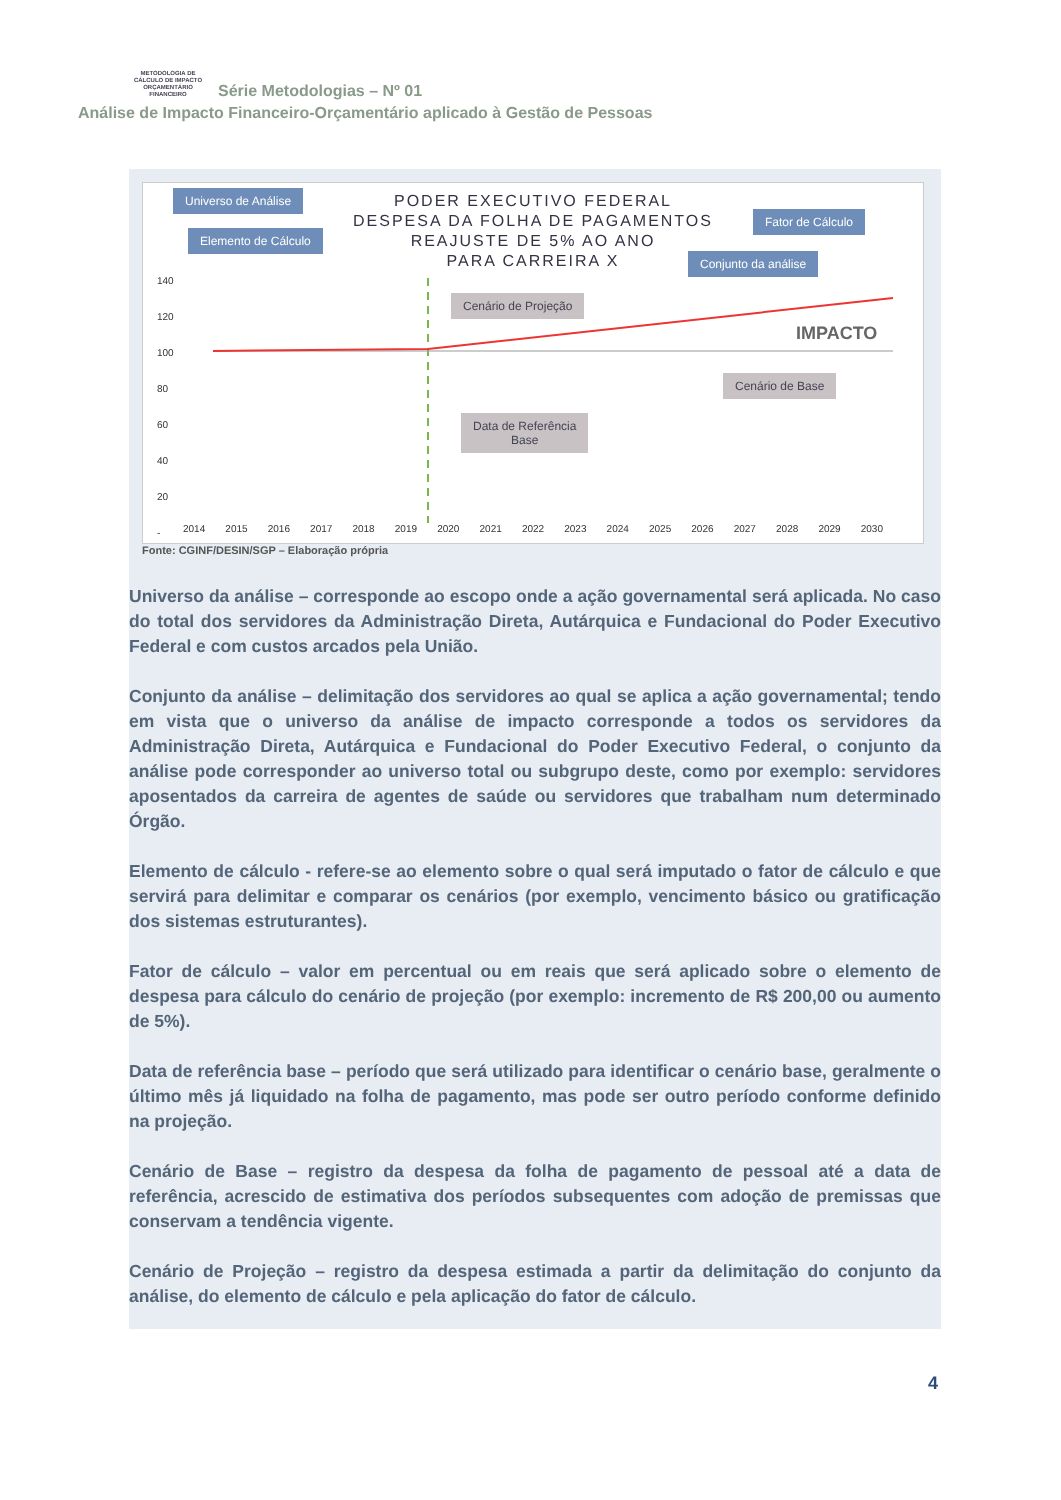METODOLOGIA DE CÁLCULO DE IMPACTO ORÇAMENTÁRIO FINANCEIRO Série Metodologias – Nº 01
Análise de Impacto Financeiro-Orçamentário aplicado à Gestão de Pessoas
PODER EXECUTIVO FEDERAL
DESPESA DA FOLHA DE PAGAMENTOS
REAJUSTE DE 5% AO ANO
PARA CARREIRA X
Universo de Análise
Elemento de Cálculo
Fator de Cálculo
Conjunto da análise
Cenário de Projeção
Cenário de Base
Data de Referência
Base
IMPACTO
2014 2015 2016 2017 2018 2019 2020 2021 2022 2023 2024 2025 2026 2027 2028 2029 2030
140
120
100
80
60
40
20
-
Fonte: CGINF/DESIN/SGP – Elaboração própria
Universo da análise – corresponde ao escopo onde a ação governamental será aplicada. No caso do total dos servidores da Administração Direta, Autárquica e Fundacional do Poder Executivo Federal e com custos arcados pela União.
Conjunto da análise – delimitação dos servidores ao qual se aplica a ação governamental; tendo em vista que o universo da análise de impacto corresponde a todos os servidores da Administração Direta, Autárquica e Fundacional do Poder Executivo Federal, o conjunto da análise pode corresponder ao universo total ou subgrupo deste, como por exemplo: servidores aposentados da carreira de agentes de saúde ou servidores que trabalham num determinado Órgão.
Elemento de cálculo - refere-se ao elemento sobre o qual será imputado o fator de cálculo e que servirá para delimitar e comparar os cenários (por exemplo, vencimento básico ou gratificação dos sistemas estruturantes).
Fator de cálculo – valor em percentual ou em reais que será aplicado sobre o elemento de despesa para cálculo do cenário de projeção (por exemplo: incremento de R$ 200,00 ou aumento de 5%).
Data de referência base – período que será utilizado para identificar o cenário base, geralmente o último mês já liquidado na folha de pagamento, mas pode ser outro período conforme definido na projeção.
Cenário de Base – registro da despesa da folha de pagamento de pessoal até a data de referência, acrescido de estimativa dos períodos subsequentes com adoção de premissas que conservam a tendência vigente.
Cenário de Projeção – registro da despesa estimada a partir da delimitação do conjunto da análise, do elemento de cálculo e pela aplicação do fator de cálculo.
4